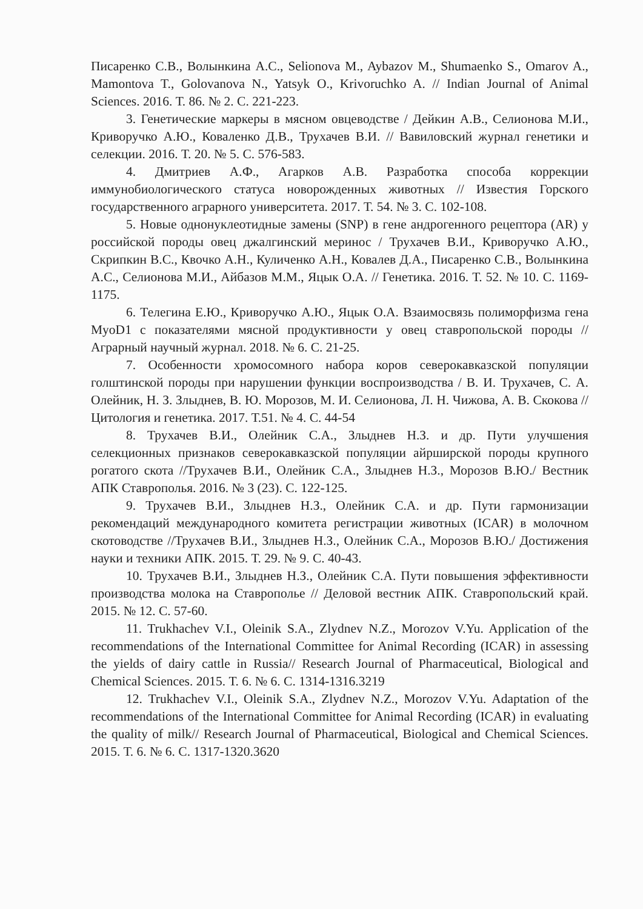Писаренко С.В., Волынкина А.С., Selionova M., Aybazov M., Shumaenko S., Omarov A., Mamontova T., Golovanova N., Yatsyk O., Krivoruchko A. // Indian Journal of Animal Sciences. 2016. Т. 86. № 2. С. 221-223.
3. Генетические маркеры в мясном овцеводстве / Дейкин А.В., Селионова М.И., Криворучко А.Ю., Коваленко Д.В., Трухачев В.И. // Вавиловский журнал генетики и селекции. 2016. Т. 20. № 5. С. 576-583.
4. Дмитриев А.Ф., Агарков А.В. Разработка способа коррекции иммунобиологического статуса новорожденных животных // Известия Горского государственного аграрного университета. 2017. Т. 54. № 3. С. 102-108.
5. Новые однонуклеотидные замены (SNP) в гене андрогенного рецептора (AR) у российской породы овец джалгинский меринос / Трухачев В.И., Криворучко А.Ю., Скрипкин В.С., Квочко А.Н., Куличенко А.Н., Ковалев Д.А., Писаренко С.В., Волынкина А.С., Селионова М.И., Айбазов М.М., Яцык О.А. // Генетика. 2016. Т. 52. № 10. С. 1169-1175.
6. Телегина Е.Ю., Криворучко А.Ю., Яцык О.А. Взаимосвязь полиморфизма гена MyoD1 с показателями мясной продуктивности у овец ставропольской породы // Аграрный научный журнал. 2018. № 6. С. 21-25.
7. Особенности хромосомного набора коров северокавказской популяции голштинской породы при нарушении функции воспроизводства / В. И. Трухачев, С. А. Олейник, Н. З. Злыднев, В. Ю. Морозов, М. И. Селионова, Л. Н. Чижова, А. В. Скокова // Цитология и генетика. 2017. Т.51. № 4. С. 44-54
8. Трухачев В.И., Олейник С.А., Злыднев Н.З. и др. Пути улучшения селекционных признаков северокавказской популяции айрширской породы крупного рогатого скота //Трухачев В.И., Олейник С.А., Злыднев Н.З., Морозов В.Ю./ Вестник АПК Ставрополья. 2016. № 3 (23). С. 122-125.
9. Трухачев В.И., Злыднев Н.З., Олейник С.А. и др. Пути гармонизации рекомендаций международного комитета регистрации животных (ICAR) в молочном скотоводстве //Трухачев В.И., Злыднев Н.З., Олейник С.А., Морозов В.Ю./ Достижения науки и техники АПК. 2015. Т. 29. № 9. С. 40-43.
10. Трухачев В.И., Злыднев Н.З., Олейник С.А. Пути повышения эффективности производства молока на Ставрополье // Деловой вестник АПК. Ставропольский край. 2015. № 12. С. 57-60.
11. Trukhachev V.I., Oleinik S.A., Zlydnev N.Z., Morozov V.Yu. Application of the recommendations of the International Committee for Animal Recording (ICAR) in assessing the yields of dairy cattle in Russia// Research Journal of Pharmaceutical, Biological and Chemical Sciences. 2015. Т. 6. № 6. С. 1314-1316.3219
12. Trukhachev V.I., Oleinik S.A., Zlydnev N.Z., Morozov V.Yu. Adaptation of the recommendations of the International Committee for Animal Recording (ICAR) in evaluating the quality of milk// Research Journal of Pharmaceutical, Biological and Chemical Sciences. 2015. Т. 6. № 6. С. 1317-1320.3620